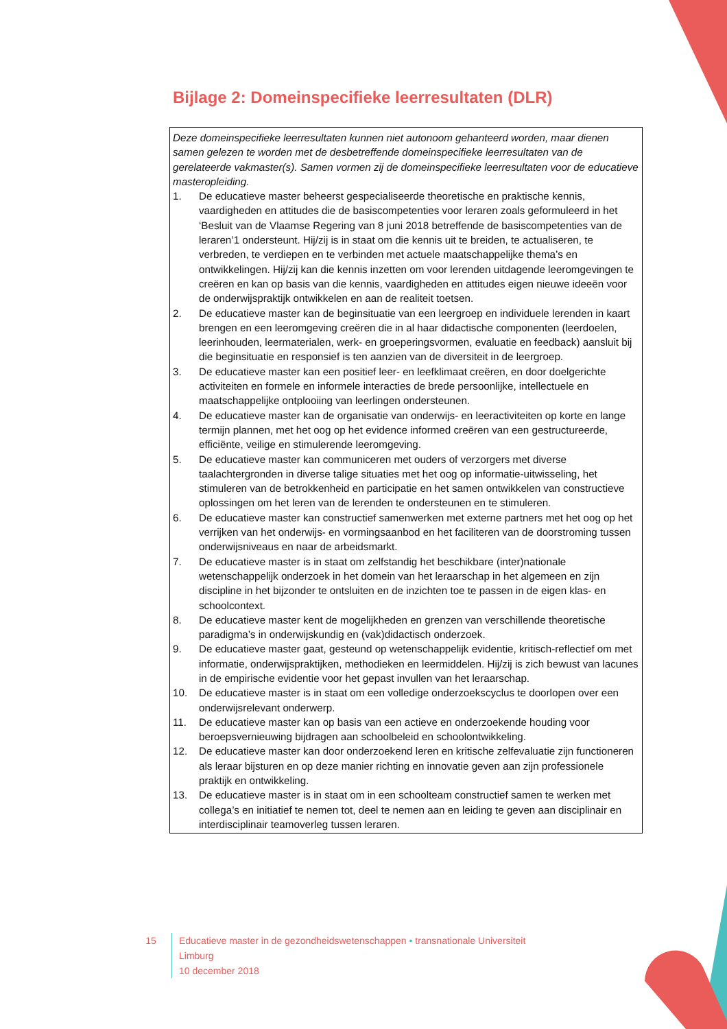Bijlage 2: Domeinspecifieke leerresultaten (DLR)
Deze domeinspecifieke leerresultaten kunnen niet autonoom gehanteerd worden, maar dienen samen gelezen te worden met de desbetreffende domeinspecifieke leerresultaten van de gerelateerde vakmaster(s). Samen vormen zij de domeinspecifieke leerresultaten voor de educatieve masteropleiding.
1. De educatieve master beheerst gespecialiseerde theoretische en praktische kennis, vaardigheden en attitudes die de basiscompetenties voor leraren zoals geformuleerd in het ‘Besluit van de Vlaamse Regering van 8 juni 2018 betreffende de basiscompetenties van de leraren’1 ondersteunt. Hij/zij is in staat om die kennis uit te breiden, te actualiseren, te verbreden, te verdiepen en te verbinden met actuele maatschappelijke thema’s en ontwikkelingen. Hij/zij kan die kennis inzetten om voor lerenden uitdagende leeromgevingen te creëren en kan op basis van die kennis, vaardigheden en attitudes eigen nieuwe ideeën voor de onderwijspraktijk ontwikkelen en aan de realiteit toetsen.
2. De educatieve master kan de beginsituatie van een leergroep en individuele lerenden in kaart brengen en een leeromgeving creëren die in al haar didactische componenten (leerdoelen, leerinhouden, leermaterialen, werk- en groeperingsvormen, evaluatie en feedback) aansluit bij die beginsituatie en responsief is ten aanzien van de diversiteit in de leergroep.
3. De educatieve master kan een positief leer- en leefklimaat creëren, en door doelgerichte activiteiten en formele en informele interacties de brede persoonlijke, intellectuele en maatschappelijke ontplooiing van leerlingen ondersteunen.
4. De educatieve master kan de organisatie van onderwijs- en leeractiviteiten op korte en lange termijn plannen, met het oog op het evidence informed creëren van een gestructureerde, efficiënte, veilige en stimulerende leeromgeving.
5. De educatieve master kan communiceren met ouders of verzorgers met diverse taalachtergronden in diverse talige situaties met het oog op informatie-uitwisseling, het stimuleren van de betrokkenheid en participatie en het samen ontwikkelen van constructieve oplossingen om het leren van de lerenden te ondersteunen en te stimuleren.
6. De educatieve master kan constructief samenwerken met externe partners met het oog op het verrijken van het onderwijs- en vormingsaanbod en het faciliteren van de doorstroming tussen onderwijsniveaus en naar de arbeidsmarkt.
7. De educatieve master is in staat om zelfstandig het beschikbare (inter)nationale wetenschappelijk onderzoek in het domein van het leraarschap in het algemeen en zijn discipline in het bijzonder te ontsluiten en de inzichten toe te passen in de eigen klas- en schoolcontext.
8. De educatieve master kent de mogelijkheden en grenzen van verschillende theoretische paradigma’s in onderwijskundig en (vak)didactisch onderzoek.
9. De educatieve master gaat, gesteund op wetenschappelijk evidentie, kritisch-reflectief om met informatie, onderwijspraktijken, methodieken en leermiddelen. Hij/zij is zich bewust van lacunes in de empirische evidentie voor het gepast invullen van het leraarschap.
10. De educatieve master is in staat om een volledige onderzoekscyclus te doorlopen over een onderwijsrelevant onderwerp.
11. De educatieve master kan op basis van een actieve en onderzoekende houding voor beroepsvernieuwing bijdragen aan schoolbeleid en schoolontwikkeling.
12. De educatieve master kan door onderzoekend leren en kritische zelfevaluatie zijn functioneren als leraar bijsturen en op deze manier richting en innovatie geven aan zijn professionele praktijk en ontwikkeling.
13. De educatieve master is in staat om in een schoolteam constructief samen te werken met collega’s en initiatief te nemen tot, deel te nemen aan en leiding te geven aan disciplinair en interdisciplinair teamoverleg tussen leraren.
15 Educatieve master in de gezondheidswetenschappen • transnationale Universiteit Limburg
10 december 2018